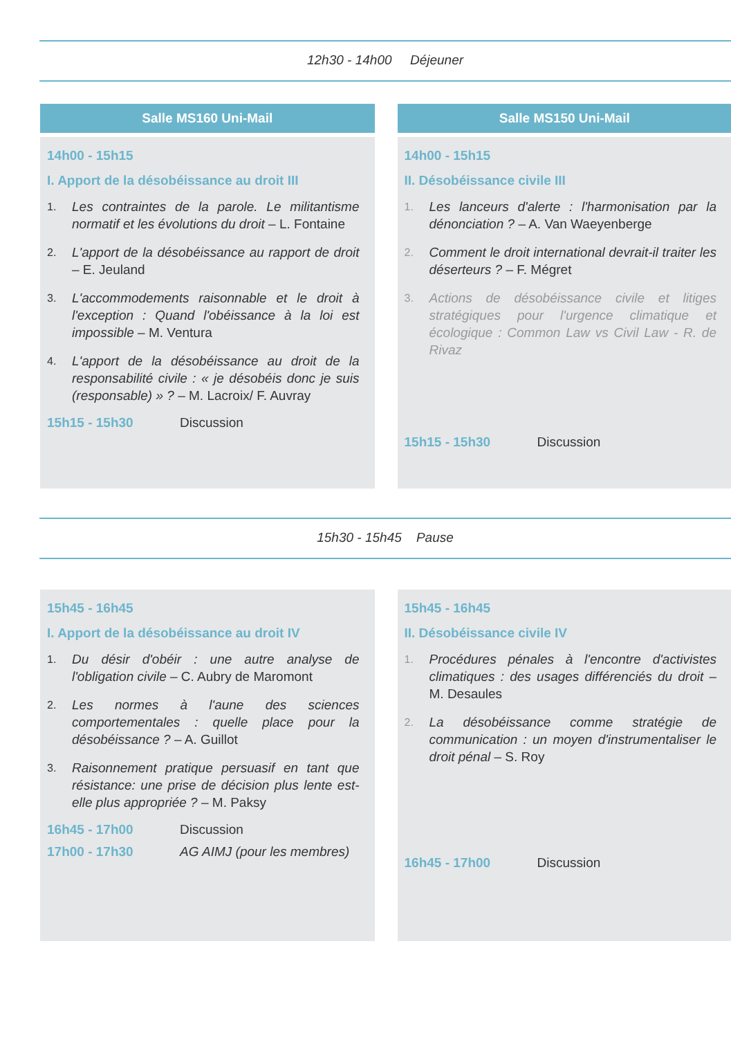12h30 - 14h00 Déjeuner
Salle MS160 Uni-Mail
14h00 - 15h15
I. Apport de la désobéissance au droit III
1. Les contraintes de la parole. Le militantisme normatif et les évolutions du droit – L. Fontaine
2. L'apport de la désobéissance au rapport de droit – E. Jeuland
3. L'accommodements raisonnable et le droit à l'exception : Quand l'obéissance à la loi est impossible – M. Ventura
4. L'apport de la désobéissance au droit de la responsabilité civile : « je désobéis donc je suis (responsable) » ? – M. Lacroix/ F. Auvray
15h15 - 15h30 Discussion
Salle MS150 Uni-Mail
14h00 - 15h15
II. Désobéissance civile III
1. Les lanceurs d'alerte : l'harmonisation par la dénonciation ? – A. Van Waeyenberge
2. Comment le droit international devrait-il traiter les déserteurs ? – F. Mégret
3. Actions de désobéissance civile et litiges stratégiques pour l'urgence climatique et écologique : Common Law vs Civil Law - R. de Rivaz
15h15 - 15h30 Discussion
15h30 - 15h45 Pause
15h45 - 16h45
I. Apport de la désobéissance au droit IV
1. Du désir d'obéir : une autre analyse de l'obligation civile – C. Aubry de Maromont
2. Les normes à l'aune des sciences comportementales : quelle place pour la désobéissance ? – A. Guillot
3. Raisonnement pratique persuasif en tant que résistance: une prise de décision plus lente est-elle plus appropriée ? – M. Paksy
16h45 - 17h00 Discussion
17h00 - 17h30 AG AIMJ (pour les membres)
15h45 - 16h45
II. Désobéissance civile IV
1. Procédures pénales à l'encontre d'activistes climatiques : des usages différenciés du droit – M. Desaules
2. La désobéissance comme stratégie de communication : un moyen d'instrumentaliser le droit pénal – S. Roy
16h45 - 17h00 Discussion